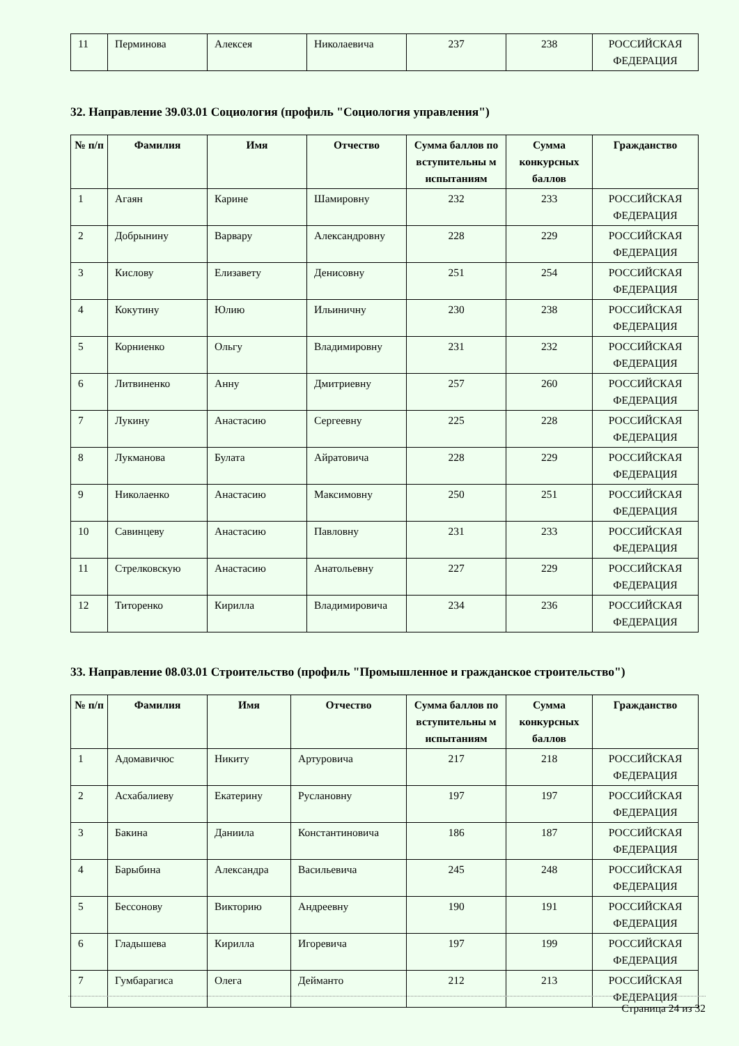| 11 | Перминова | Алексея | Николаевича | 237 | 238 | РОССИЙСКАЯ ФЕДЕРАЦИЯ |
32. Направление 39.03.01 Социология (профиль "Социология управления")
| № п/п | Фамилия | Имя | Отчество | Сумма баллов по вступительны м испытаниям | Сумма конкурсных баллов | Гражданство |
| --- | --- | --- | --- | --- | --- | --- |
| 1 | Агаян | Карине | Шамировну | 232 | 233 | РОССИЙСКАЯ ФЕДЕРАЦИЯ |
| 2 | Добрынину | Варвару | Александровну | 228 | 229 | РОССИЙСКАЯ ФЕДЕРАЦИЯ |
| 3 | Кислову | Елизавету | Денисовну | 251 | 254 | РОССИЙСКАЯ ФЕДЕРАЦИЯ |
| 4 | Кокутину | Юлию | Ильиничну | 230 | 238 | РОССИЙСКАЯ ФЕДЕРАЦИЯ |
| 5 | Корниенко | Ольгу | Владимировну | 231 | 232 | РОССИЙСКАЯ ФЕДЕРАЦИЯ |
| 6 | Литвиненко | Анну | Дмитриевну | 257 | 260 | РОССИЙСКАЯ ФЕДЕРАЦИЯ |
| 7 | Лукину | Анастасию | Сергеевну | 225 | 228 | РОССИЙСКАЯ ФЕДЕРАЦИЯ |
| 8 | Лукманова | Булата | Айратовича | 228 | 229 | РОССИЙСКАЯ ФЕДЕРАЦИЯ |
| 9 | Николаенко | Анастасию | Максимовну | 250 | 251 | РОССИЙСКАЯ ФЕДЕРАЦИЯ |
| 10 | Савинцеву | Анастасию | Павловну | 231 | 233 | РОССИЙСКАЯ ФЕДЕРАЦИЯ |
| 11 | Стрелковскую | Анастасию | Анатольевну | 227 | 229 | РОССИЙСКАЯ ФЕДЕРАЦИЯ |
| 12 | Титоренко | Кирилла | Владимировича | 234 | 236 | РОССИЙСКАЯ ФЕДЕРАЦИЯ |
33. Направление 08.03.01 Строительство (профиль "Промышленное и гражданское строительство")
| № п/п | Фамилия | Имя | Отчество | Сумма баллов по вступительны м испытаниям | Сумма конкурсных баллов | Гражданство |
| --- | --- | --- | --- | --- | --- | --- |
| 1 | Адомавичюс | Никиту | Артуровича | 217 | 218 | РОССИЙСКАЯ ФЕДЕРАЦИЯ |
| 2 | Асхабалиеву | Екатерину | Руслановну | 197 | 197 | РОССИЙСКАЯ ФЕДЕРАЦИЯ |
| 3 | Бакина | Даниила | Константиновича | 186 | 187 | РОССИЙСКАЯ ФЕДЕРАЦИЯ |
| 4 | Барыбина | Александра | Васильевича | 245 | 248 | РОССИЙСКАЯ ФЕДЕРАЦИЯ |
| 5 | Бессонову | Викторию | Андреевну | 190 | 191 | РОССИЙСКАЯ ФЕДЕРАЦИЯ |
| 6 | Гладышева | Кирилла | Игоревича | 197 | 199 | РОССИЙСКАЯ ФЕДЕРАЦИЯ |
| 7 | Гумбарагиса | Олега | Дейманто | 212 | 213 | РОССИЙСКАЯ ФЕДЕРАЦИЯ |
Страница 24 из 32